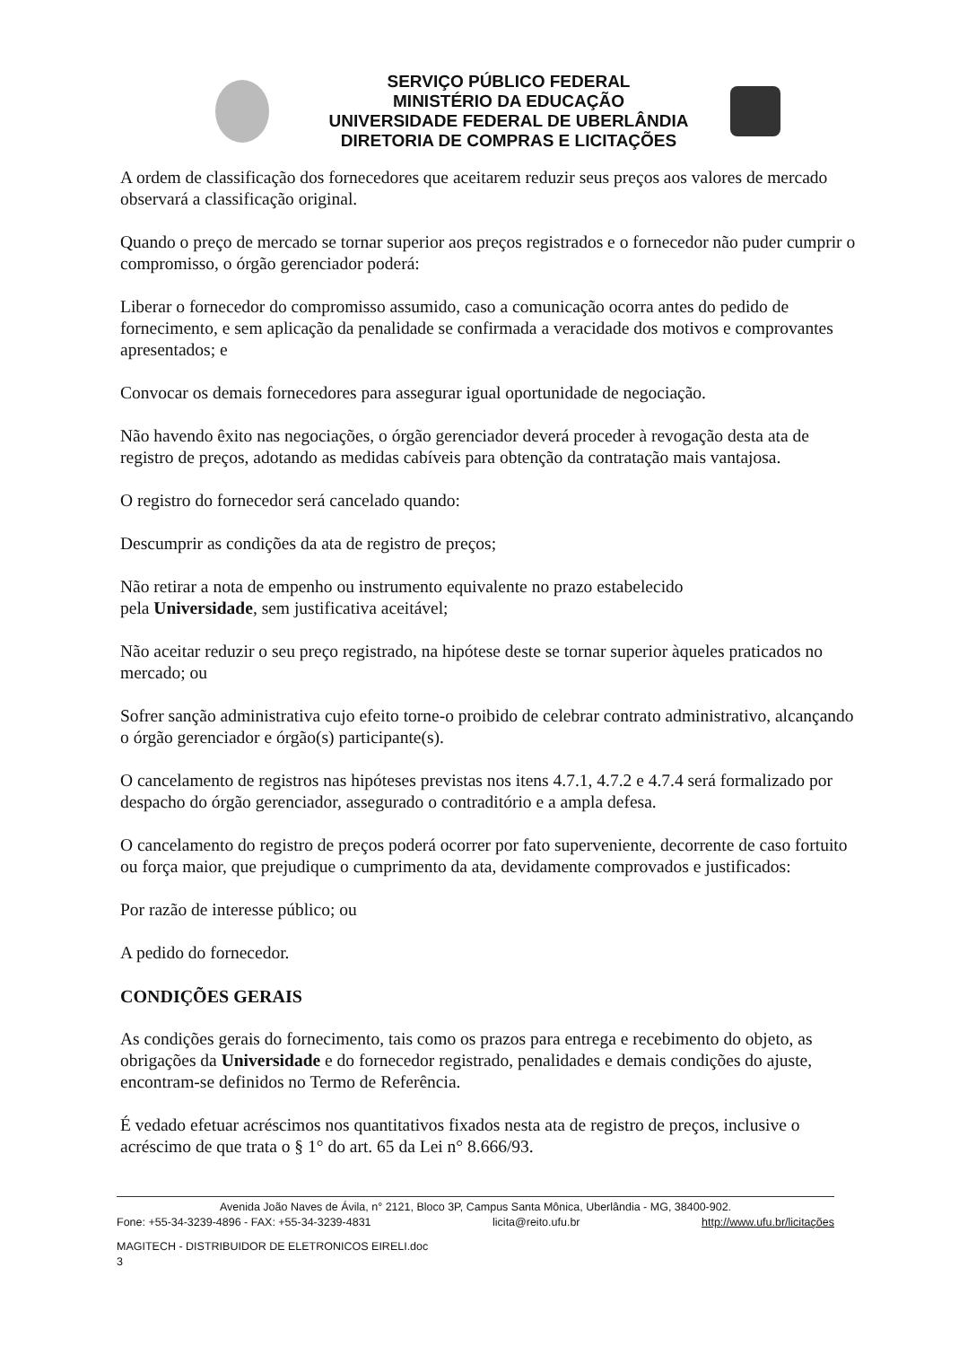SERVIÇO PÚBLICO FEDERAL
MINISTÉRIO DA EDUCAÇÃO
UNIVERSIDADE FEDERAL DE UBERLÂNDIA
DIRETORIA DE COMPRAS E LICITAÇÕES
A ordem de classificação dos fornecedores que aceitarem reduzir seus preços aos valores de mercado observará a classificação original.
Quando o preço de mercado se tornar superior aos preços registrados e o fornecedor não puder cumprir o compromisso, o órgão gerenciador poderá:
Liberar o fornecedor do compromisso assumido, caso a comunicação ocorra antes do pedido de fornecimento, e sem aplicação da penalidade se confirmada a veracidade dos motivos e comprovantes apresentados; e
Convocar os demais fornecedores para assegurar igual oportunidade de negociação.
Não havendo êxito nas negociações, o órgão gerenciador deverá proceder à revogação desta ata de registro de preços, adotando as medidas cabíveis para obtenção da contratação mais vantajosa.
O registro do fornecedor será cancelado quando:
Descumprir as condições da ata de registro de preços;
Não retirar a nota de empenho ou instrumento equivalente no prazo estabelecido
pela Universidade, sem justificativa aceitável;
Não aceitar reduzir o seu preço registrado, na hipótese deste se tornar superior àqueles praticados no mercado; ou
Sofrer sanção administrativa cujo efeito torne-o proibido de celebrar contrato administrativo, alcançando o órgão gerenciador e órgão(s) participante(s).
O cancelamento de registros nas hipóteses previstas nos itens 4.7.1, 4.7.2 e 4.7.4 será formalizado por despacho do órgão gerenciador, assegurado o contraditório e a ampla defesa.
O cancelamento do registro de preços poderá ocorrer por fato superveniente, decorrente de caso fortuito ou força maior, que prejudique o cumprimento da ata, devidamente comprovados e justificados:
Por razão de interesse público; ou
A pedido do fornecedor.
CONDIÇÕES GERAIS
As condições gerais do fornecimento, tais como os prazos para entrega e recebimento do objeto, as obrigações da Universidade e do fornecedor registrado, penalidades e demais condições do ajuste, encontram-se definidos no Termo de Referência.
É vedado efetuar acréscimos nos quantitativos fixados nesta ata de registro de preços, inclusive o acréscimo de que trata o § 1° do art. 65 da Lei n° 8.666/93.
Avenida João Naves de Ávila, n° 2121, Bloco 3P, Campus Santa Mônica, Uberlândia - MG, 38400-902.
Fone: +55-34-3239-4896 - FAX: +55-34-3239-4831 licita@reito.ufu.br http://www.ufu.br/licitações
MAGITECH - DISTRIBUIDOR DE ELETRONICOS EIRELI.doc
3